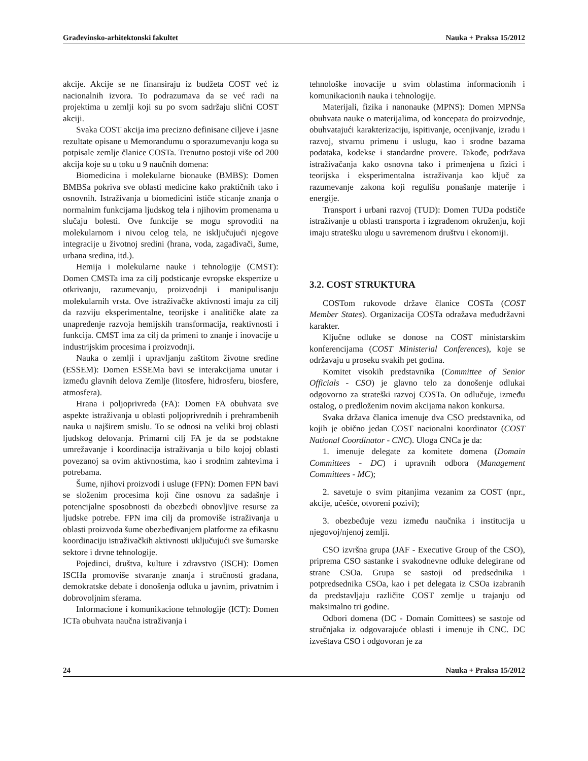Građevinsko-arhitektonski fakultet Nauka + Praksa 15/2012
akcije. Akcije se ne finansiraju iz budžeta COST već iz nacionalnih izvora. To podrazumava da se već radi na projektima u zemlji koji su po svom sadržaju slični COST akciji.
Svaka COST akcija ima precizno definisane ciljeve i jasne rezultate opisane u Memorandumu o sporazumevanju koga su potpisale zemlje članice COSTa. Trenutno postoji više od 200 akcija koje su u toku u 9 naučnih domena:
Biomedicina i molekularne bionauke (BMBS): Domen BMBSa pokriva sve oblasti medicine kako praktičnih tako i osnovnih. Istraživanja u biomedicini ističe sticanje znanja o normalnim funkcijama ljudskog tela i njihovim promenama u slučaju bolesti. Ove funkcije se mogu sprovoditi na molekularnom i nivou celog tela, ne isključujući njegove integracije u životnoj sredini (hrana, voda, zagađivači, šume, urbana sredina, itd.).
Hemija i molekularne nauke i tehnologije (CMST): Domen CMSTa ima za cilj podsticanje evropske ekspertize u otkrivanju, razumevanju, proizvodnji i manipulisanju molekularnih vrsta. Ove istraživačke aktivnosti imaju za cilj da razviju eksperimentalne, teorijske i analitičke alate za unapređenje razvoja hemijskih transformacija, reaktivnosti i funkcija. CMST ima za cilj da primeni to znanje i inovacije u industrijskim procesima i proizvodnji.
Nauka o zemlji i upravljanju zaštitom životne sredine (ESSEM): Domen ESSEMa bavi se interakcijama unutar i između glavnih delova Zemlje (litosfere, hidrosferu, biosfere, atmosfera).
Hrana i poljoprivreda (FA): Domen FA obuhvata sve aspekte istraživanja u oblasti poljoprivrednih i prehrambenih nauka u najširem smislu. To se odnosi na veliki broj oblasti ljudskog delovanja. Primarni cilj FA je da se podstakne umrežavanje i koordinacija istraživanja u bilo kojoj oblasti povezanoj sa ovim aktivnostima, kao i srodnim zahtevima i potrebama.
Šume, njihovi proizvodi i usluge (FPN): Domen FPN bavi se složenim procesima koji čine osnovu za sadašnje i potencijalne sposobnosti da obezbedi obnovljive resurse za ljudske potrebe. FPN ima cilj da promoviše istraživanja u oblasti proizvoda šume obezbeđivanjem platforme za efikasnu koordinaciju istraživačkih aktivnosti uključujući sve šumarske sektore i drvne tehnologije.
Pojedinci, društva, kulture i zdravstvo (ISCH): Domen ISCHa promoviše stvaranje znanja i stručnosti građana, demokratske debate i donošenja odluka u javnim, privatnim i dobrovoljnim sferama.
Informacione i komunikacione tehnologije (ICT): Domen ICTa obuhvata naučna istraživanja i
tehnološke inovacije u svim oblastima informacionih i komunikacionih nauka i tehnologije.
Materijali, fizika i nanonauke (MPNS): Domen MPNSa obuhvata nauke o materijalima, od koncepata do proizvodnje, obuhvatajući karakterizaciju, ispitivanje, ocenjivanje, izradu i razvoj, stvarnu primenu i uslugu, kao i srodne bazama podataka, kodekse i standardne provere. Takođe, podržava istraživačanja kako osnovna tako i primenjena u fizici i teorijska i eksperimentalna istraživanja kao ključ za razumevanje zakona koji regulišu ponašanje materije i energije.
Transport i urbani razvoj (TUD): Domen TUDa podstiče istraživanje u oblasti transporta i izgrađenom okruženju, koji imaju stratešku ulogu u savremenom društvu i ekonomiji.
3.2. COST STRUKTURA
COSTom rukovode države članice COSTa (COST Member States). Organizacija COSTa odražava međudržavni karakter.
Ključne odluke se donose na COST ministarskim konferencijama (COST Ministerial Conferences), koje se održavaju u proseku svakih pet godina.
Komitet visokih predstavnika (Committee of Senior Officials - CSO) je glavno telo za donošenje odlukai odgovorno za strateški razvoj COSTa. On odlučuje, između ostalog, o predloženim novim akcijama nakon konkursa.
Svaka država članica imenuje dva CSO predstavnika, od kojih je obično jedan COST nacionalni koordinator (COST National Coordinator - CNC). Uloga CNCa je da:
1. imenuje delegate za komitete domena (Domain Committees - DC) i upravnih odbora (Management Committees - MC);
2. savetuje o svim pitanjima vezanim za COST (npr., akcije, učešće, otvoreni pozivi);
3. obezbeđuje vezu između naučnika i institucija u njegovoj/njenoj zemlji.
CSO izvršna grupa (JAF - Executive Group of the CSO), priprema CSO sastanke i svakodnevne odluke delegirane od strane CSOa. Grupa se sastoji od predsednika i potpredsednika CSOa, kao i pet delegata iz CSOa izabranih da predstavljaju različite COST zemlje u trajanju od maksimalno tri godine.
Odbori domena (DC - Domain Comittees) se sastoje od stručnjaka iz odgovarajuće oblasti i imenuje ih CNC. DC izveštava CSO i odgovoran je za
24 Nauka + Praksa 15/2012